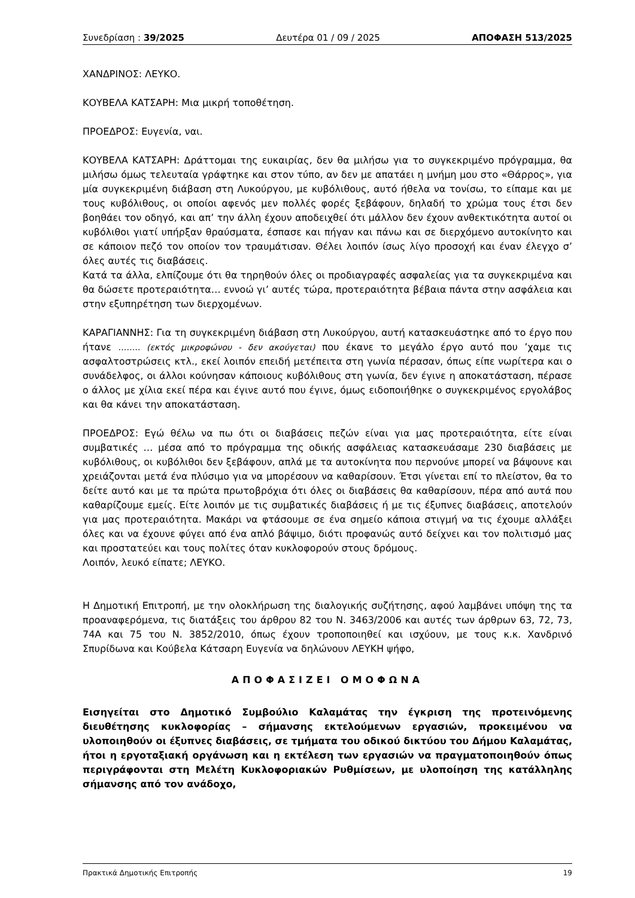Συνεδρίαση : 39/2025 Δευτέρα 01 / 09 / 2025 ΑΠΟΦΑΣΗ 513/2025
ΧΑΝΔΡΙΝΟΣ: ΛΕΥΚΟ.
ΚΟΥΒΕΛΑ ΚΑΤΣΑΡΗ: Μια μικρή τοποθέτηση.
ΠΡΟΕΔΡΟΣ: Ευγενία, ναι.
ΚΟΥΒΕΛΑ ΚΑΤΣΑΡΗ: Δράττομαι της ευκαιρίας, δεν θα μιλήσω για το συγκεκριμένο πρόγραμμα, θα μιλήσω όμως τελευταία γράφτηκε και στον τύπο, αν δεν με απατάει η μνήμη μου στο «Θάρρος», για μία συγκεκριμένη διάβαση στη Λυκούργου, με κυβόλιθους, αυτό ήθελα να τονίσω, το είπαμε και με τους κυβόλιθους, οι οποίοι αφενός μεν πολλές φορές ξεβάφουν, δηλαδή το χρώμα τους έτσι δεν βοηθάει τον οδηγό, και απ’ την άλλη έχουν αποδειχθεί ότι μάλλον δεν έχουν ανθεκτικότητα αυτοί οι κυβόλιθοι γιατί υπήρξαν θραύσματα, έσπασε και πήγαν και πάνω και σε διερχόμενο αυτοκίνητο και σε κάποιον πεζό τον οποίον τον τραυμάτισαν. Θέλει λοιπόν ίσως λίγο προσοχή και έναν έλεγχο σ’ όλες αυτές τις διαβάσεις.
Κατά τα άλλα, ελπίζουμε ότι θα τηρηθούν όλες οι προδιαγραφές ασφαλείας για τα συγκεκριμένα και θα δώσετε προτεραιότητα… εννοώ γι’ αυτές τώρα, προτεραιότητα βέβαια πάντα στην ασφάλεια και στην εξυπηρέτηση των διερχομένων.
ΚΑΡΑΓΙΑΝΝΗΣ: Για τη συγκεκριμένη διάβαση στη Λυκούργου, αυτή κατασκευάστηκε από το έργο που ήτανε …….. (εκτός μικροφώνου - δεν ακούγεται) που έκανε το μεγάλο έργο αυτό που ’χαμε τις ασφαλτοστρώσεις κτλ., εκεί λοιπόν επειδή μετέπειτα στη γωνία πέρασαν, όπως είπε νωρίτερα και ο συνάδελφος, οι άλλοι κούνησαν κάποιους κυβόλιθους στη γωνία, δεν έγινε η αποκατάσταση, πέρασε ο άλλος με χίλια εκεί πέρα και έγινε αυτό που έγινε, όμως ειδοποιήθηκε ο συγκεκριμένος εργολάβος και θα κάνει την αποκατάσταση.
ΠΡΟΕΔΡΟΣ: Εγώ θέλω να πω ότι οι διαβάσεις πεζών είναι για μας προτεραιότητα, είτε είναι συμβατικές … μέσα από το πρόγραμμα της οδικής ασφάλειας κατασκευάσαμε 230 διαβάσεις με κυβόλιθους, οι κυβόλιθοι δεν ξεβάφουν, απλά με τα αυτοκίνητα που περνούνε μπορεί να βάψουνε και χρειάζονται μετά ένα πλύσιμο για να μπορέσουν να καθαρίσουν. Έτσι γίνεται επί το πλείστον, θα το δείτε αυτό και με τα πρώτα πρωτοβρόχια ότι όλες οι διαβάσεις θα καθαρίσουν, πέρα από αυτά που καθαρίζουμε εμείς. Είτε λοιπόν με τις συμβατικές διαβάσεις ή με τις έξυπνες διαβάσεις, αποτελούν για μας προτεραιότητα. Μακάρι να φτάσουμε σε ένα σημείο κάποια στιγμή να τις έχουμε αλλάξει όλες και να έχουνε φύγει από ένα απλό βάψιμο, διότι προφανώς αυτό δείχνει και τον πολιτισμό μας και προστατεύει και τους πολίτες όταν κυκλοφορούν στους δρόμους.
Λοιπόν, λευκό είπατε; ΛΕΥΚΟ.
Η Δημοτική Επιτροπή, με την ολοκλήρωση της διαλογικής συζήτησης, αφού λαμβάνει υπόψη της τα προαναφερόμενα, τις διατάξεις του άρθρου 82 του Ν. 3463/2006 και αυτές των άρθρων 63, 72, 73, 74Α και 75 του Ν. 3852/2010, όπως έχουν τροποποιηθεί και ισχύουν, με τους κ.κ. Χανδρινό Σπυρίδωνα και Κούβελα Κάτσαρη Ευγενία να δηλώνουν ΛΕΥΚΗ ψήφο,
ΑΠΟΦΑΣΙΖΕΙ ΟΜΟΦΩΝΑ
Εισηγείται στο Δημοτικό Συμβούλιο Καλαμάτας την έγκριση της προτεινόμενης διευθέτησης κυκλοφορίας – σήμανσης εκτελούμενων εργασιών, προκειμένου να υλοποιηθούν οι έξυπνες διαβάσεις, σε τμήματα του οδικού δικτύου του Δήμου Καλαμάτας, ήτοι η εργοταξιακή οργάνωση και η εκτέλεση των εργασιών να πραγματοποιηθούν όπως περιγράφονται στη Μελέτη Κυκλοφοριακών Ρυθμίσεων, με υλοποίηση της κατάλληλης σήμανσης από τον ανάδοχο,
Πρακτικά Δημοτικής Επιτροπής 19